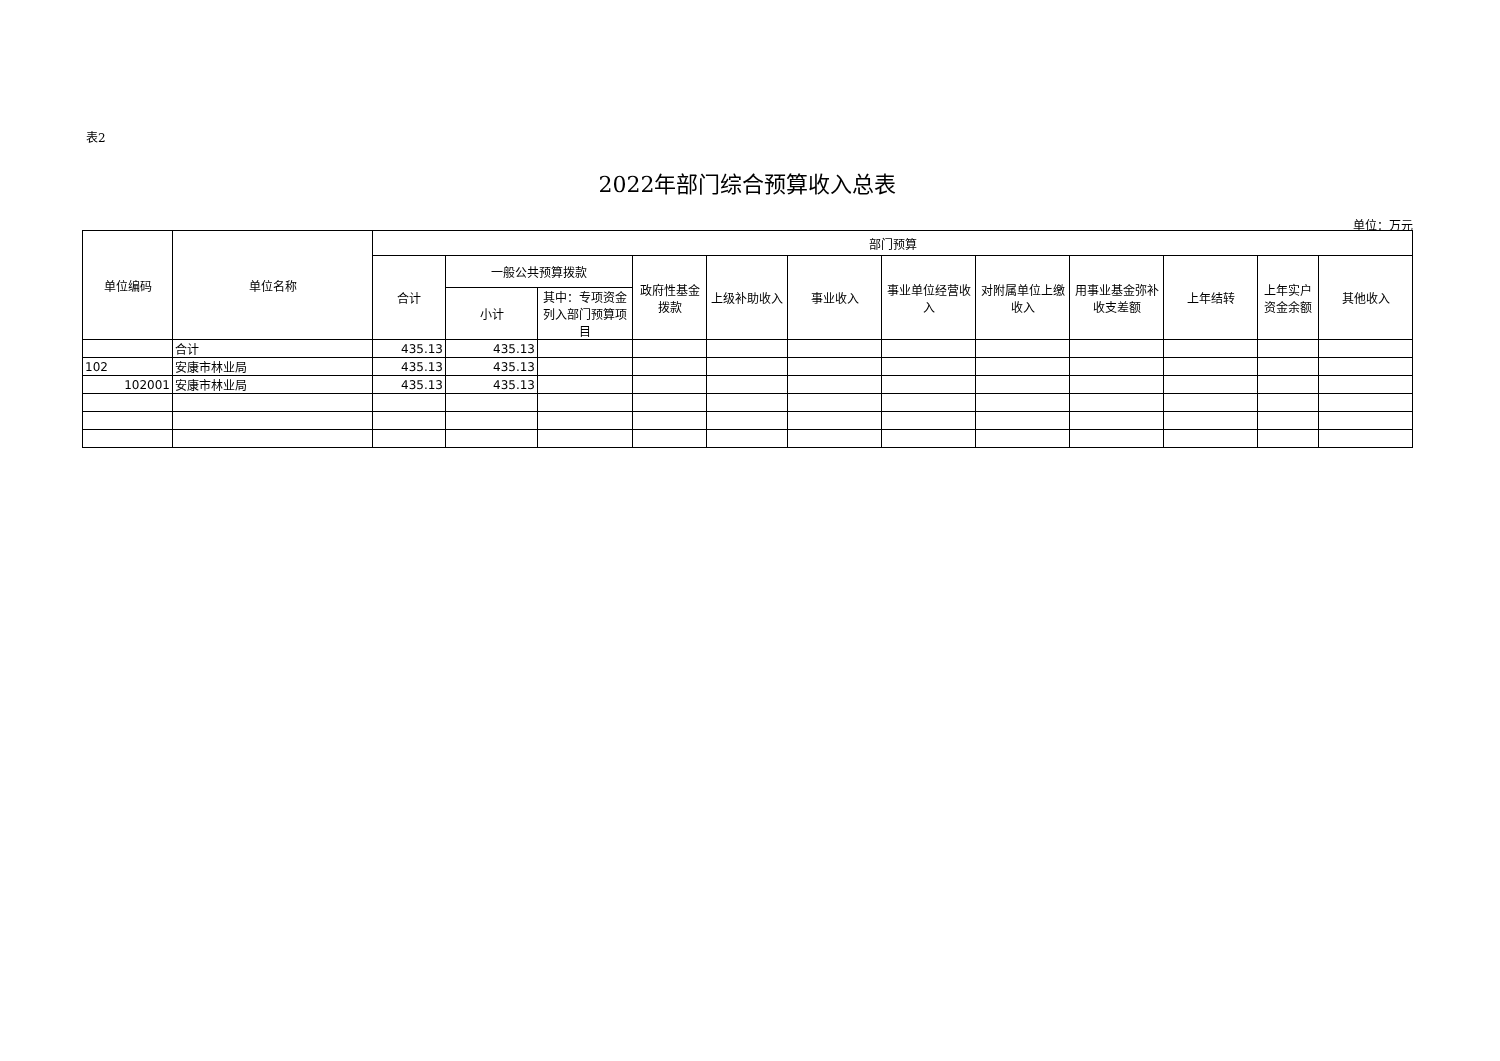表2
2022年部门综合预算收入总表
单位：万元
| 单位编码 | 单位名称 | 部门预算 | | | | | | | | | | | |
| --- | --- | --- | --- | --- | --- | --- | --- | --- | --- | --- | --- | --- | --- |
| | | 合计 | 一般公共预算拨款 | | 政府性基金拨款 | 上级补助收入 | 事业收入 | 事业单位经营收入 | 对附属单位上缴收入 | 用事业基金弥补收支差额 | 上年结转 | 上年实户资金余额 | 其他收入 |
| | | | 小计 | 其中：专项资金列入部门预算项目 | | | | | | | | | |
| | 合计 | 435.13 | 435.13 | | | | | | | | | | |
| 102 | 安康市林业局 | 435.13 | 435.13 | | | | | | | | | | |
| 102001 | 安康市林业局 | 435.13 | 435.13 | | | | | | | | | | |